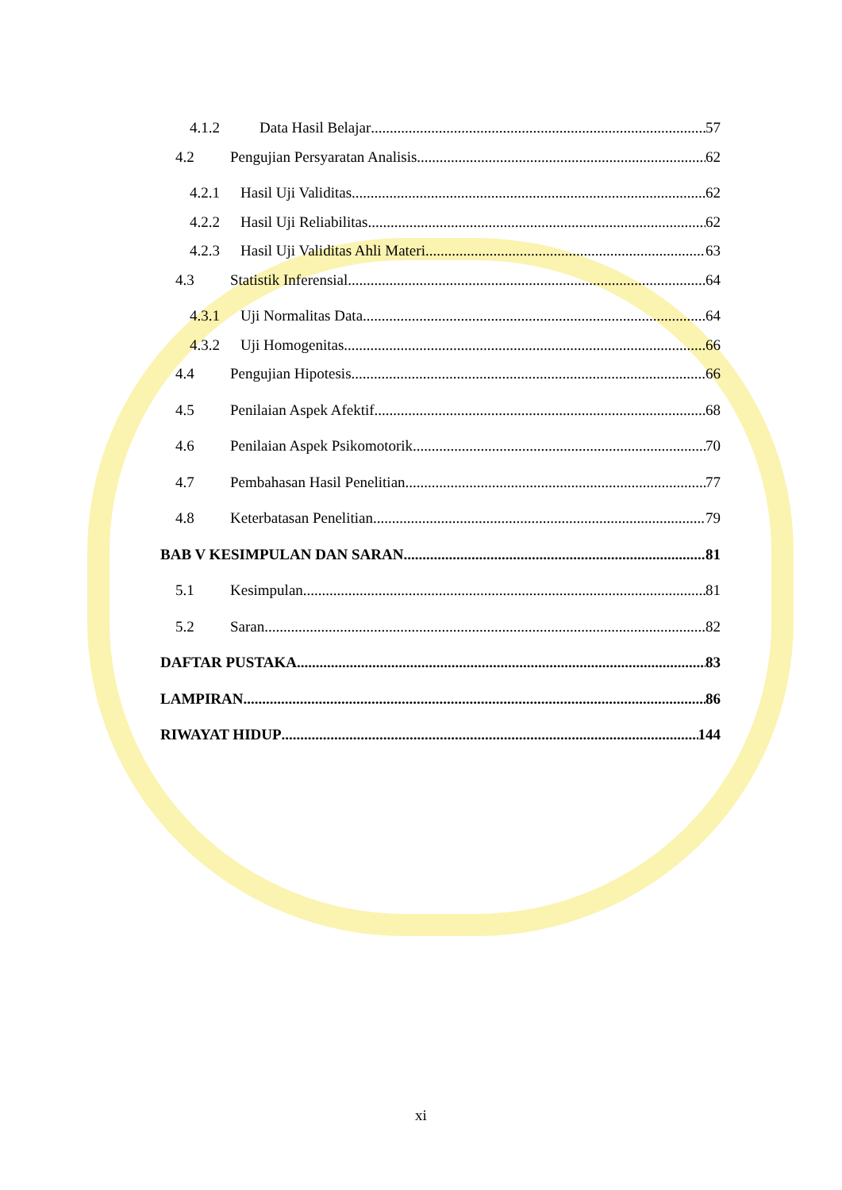4.1.2 Data Hasil Belajar 57
4.2 Pengujian Persyaratan Analisis 62
4.2.1 Hasil Uji Validitas 62
4.2.2 Hasil Uji Reliabilitas 62
4.2.3 Hasil Uji Validitas Ahli Materi 63
4.3 Statistik Inferensial 64
4.3.1 Uji Normalitas Data 64
4.3.2 Uji Homogenitas 66
4.4 Pengujian Hipotesis 66
4.5 Penilaian Aspek Afektif 68
4.6 Penilaian Aspek Psikomotorik 70
4.7 Pembahasan Hasil Penelitian 77
4.8 Keterbatasan Penelitian 79
BAB V KESIMPULAN DAN SARAN 81
5.1 Kesimpulan 81
5.2 Saran 82
DAFTAR PUSTAKA 83
LAMPIRAN 86
RIWAYAT HIDUP 144
xi